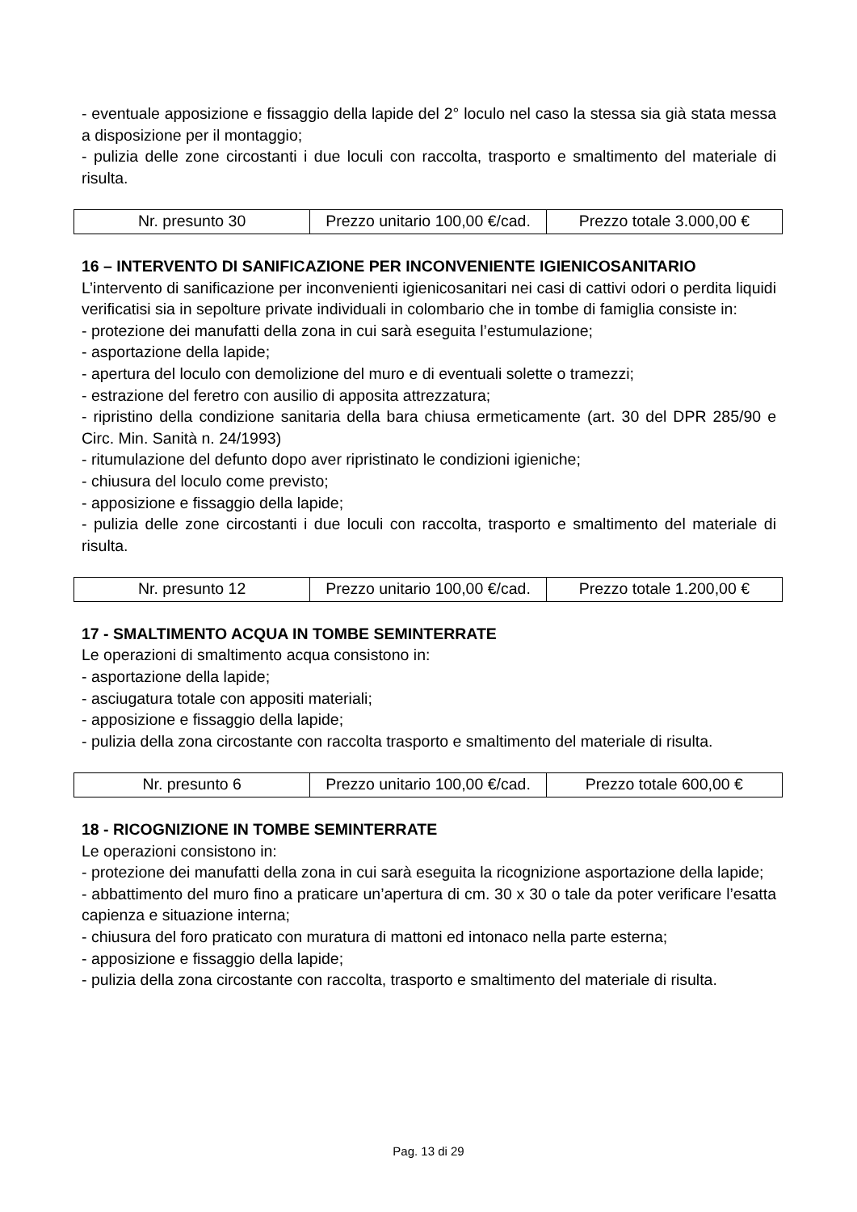- eventuale apposizione e fissaggio della lapide del 2° loculo nel caso la stessa sia già stata messa a disposizione per il montaggio;
- pulizia delle zone circostanti i due loculi con raccolta, trasporto e smaltimento del materiale di risulta.
| Nr. presunto 30 | Prezzo unitario 100,00 €/cad. | Prezzo totale 3.000,00 € |
16 – INTERVENTO DI SANIFICAZIONE PER INCONVENIENTE IGIENICOSANITARIO
L’intervento di sanificazione per inconvenienti igienicosanitari nei casi di cattivi odori o perdita liquidi verificatisi sia in sepolture private individuali in colombario che in tombe di famiglia consiste in:
- protezione dei manufatti della zona in cui sarà eseguita l’estumulazione;
- asportazione della lapide;
- apertura del loculo con demolizione del muro e di eventuali solette o tramezzi;
- estrazione del feretro con ausilio di apposita attrezzatura;
- ripristino della condizione sanitaria della bara chiusa ermeticamente (art. 30 del DPR 285/90 e Circ. Min. Sanità n. 24/1993)
- ritumulazione del defunto dopo aver ripristinato le condizioni igieniche;
- chiusura del loculo come previsto;
- apposizione e fissaggio della lapide;
- pulizia delle zone circostanti i due loculi con raccolta, trasporto e smaltimento del materiale di risulta.
| Nr. presunto 12 | Prezzo unitario 100,00 €/cad. | Prezzo totale 1.200,00 € |
17 - SMALTIMENTO ACQUA IN TOMBE SEMINTERRATE
Le operazioni di smaltimento acqua consistono in:
- asportazione della lapide;
- asciugatura totale con appositi materiali;
- apposizione e fissaggio della lapide;
- pulizia della zona circostante con raccolta trasporto e smaltimento del materiale di risulta.
| Nr. presunto 6 | Prezzo unitario 100,00 €/cad. | Prezzo totale 600,00 € |
18 - RICOGNIZIONE IN TOMBE SEMINTERRATE
Le operazioni consistono in:
- protezione dei manufatti della zona in cui sarà eseguita la ricognizione asportazione della lapide;
- abbattimento del muro fino a praticare un’apertura di cm. 30 x 30 o tale da poter verificare l’esatta capienza e situazione interna;
- chiusura del foro praticato con muratura di mattoni ed intonaco nella parte esterna;
- apposizione e fissaggio della lapide;
- pulizia della zona circostante con raccolta, trasporto e smaltimento del materiale di risulta.
Pag. 13 di 29